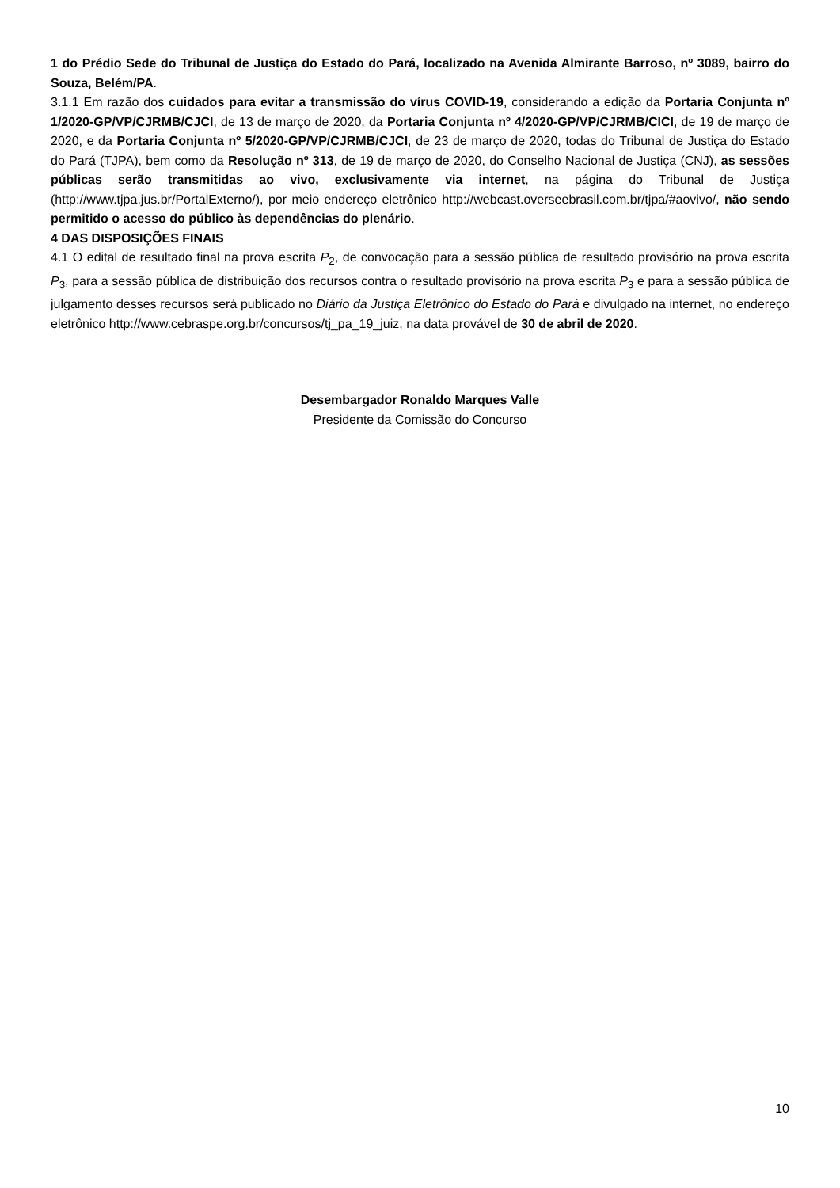1 do Prédio Sede do Tribunal de Justiça do Estado do Pará, localizado na Avenida Almirante Barroso, nº 3089, bairro do Souza, Belém/PA.
3.1.1 Em razão dos cuidados para evitar a transmissão do vírus COVID-19, considerando a edição da Portaria Conjunta nº 1/2020-GP/VP/CJRMB/CJCI, de 13 de março de 2020, da Portaria Conjunta nº 4/2020-GP/VP/CJRMB/CICI, de 19 de março de 2020, e da Portaria Conjunta nº 5/2020-GP/VP/CJRMB/CJCI, de 23 de março de 2020, todas do Tribunal de Justiça do Estado do Pará (TJPA), bem como da Resolução nº 313, de 19 de março de 2020, do Conselho Nacional de Justiça (CNJ), as sessões públicas serão transmitidas ao vivo, exclusivamente via internet, na página do Tribunal de Justiça (http://www.tjpa.jus.br/PortalExterno/), por meio endereço eletrônico http://webcast.overseebrasil.com.br/tjpa/#aovivo/, não sendo permitido o acesso do público às dependências do plenário.
4 DAS DISPOSIÇÕES FINAIS
4.1 O edital de resultado final na prova escrita P<sub>2</sub>, de convocação para a sessão pública de resultado provisório na prova escrita P<sub>3</sub>, para a sessão pública de distribuição dos recursos contra o resultado provisório na prova escrita P<sub>3</sub> e para a sessão pública de julgamento desses recursos será publicado no Diário da Justiça Eletrônico do Estado do Pará e divulgado na internet, no endereço eletrônico http://www.cebraspe.org.br/concursos/tj_pa_19_juiz, na data provável de 30 de abril de 2020.
Desembargador Ronaldo Marques Valle
Presidente da Comissão do Concurso
10